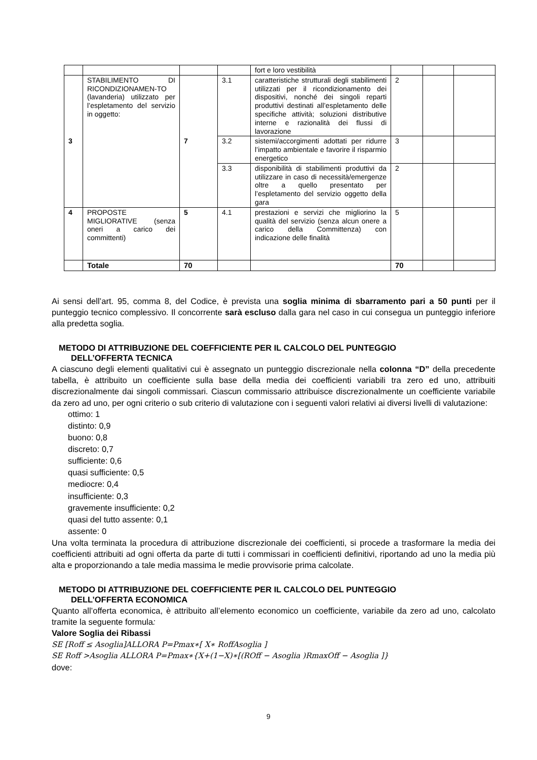| | | | | fort e loro vestibilità | | | |
| 3 | STABILIMENTO DI RICONDIZIONAMEN-TO (lavanderia) utilizzato per l’espletamento del servizio in oggetto: | 7 | 3.1 | caratteristiche strutturali degli stabilimenti utilizzati per il ricondizionamento dei dispositivi, nonché dei singoli reparti produttivi destinati all’espletamento delle specifiche attività; soluzioni distributive interne e razionalità dei flussi di lavorazione | 2 | | |
| | | | 3.2 | sistemi/accorgimenti adottati per ridurre l’impatto ambientale e favorire il risparmio energetico | 3 | | |
| | | | 3.3 | disponibilità di stabilimenti produttivi da utilizzare in caso di necessità/emergenze oltre a quello presentato per l’espletamento del servizio oggetto della gara | 2 | | |
| 4 | PROPOSTE MIGLIORATIVE (senza oneri a carico dei committenti) | 5 | 4.1 | prestazioni e servizi che migliorino la qualità del servizio (senza alcun onere a carico della Committenza) con indicazione delle finalità | 5 | | |
| | Totale | 70 | | | 70 | | |
Ai sensi dell’art. 95, comma 8, del Codice, è prevista una soglia minima di sbarramento pari a 50 punti per il punteggio tecnico complessivo. Il concorrente sarà escluso dalla gara nel caso in cui consegua un punteggio inferiore alla predetta soglia.
METODO DI ATTRIBUZIONE DEL COEFFICIENTE PER IL CALCOLO DEL PUNTEGGIO
DELL’OFFERTA TECNICA
A ciascuno degli elementi qualitativi cui è assegnato un punteggio discrezionale nella colonna “D” della precedente tabella, è attribuito un coefficiente sulla base della media dei coefficienti variabili tra zero ed uno, attribuiti discrezionalmente dai singoli commissari. Ciascun commissario attribuisce discrezionalmente un coefficiente variabile da zero ad uno, per ogni criterio o sub criterio di valutazione con i seguenti valori relativi ai diversi livelli di valutazione:
ottimo: 1
distinto: 0,9
buono: 0,8
discreto: 0,7
sufficiente: 0,6
quasi sufficiente: 0,5
mediocre: 0,4
insufficiente: 0,3
gravemente insufficiente: 0,2
quasi del tutto assente: 0,1
assente: 0
Una volta terminata la procedura di attribuzione discrezionale dei coefficienti, si procede a trasformare la media dei coefficienti attribuiti ad ogni offerta da parte di tutti i commissari in coefficienti definitivi, riportando ad uno la media più alta e proporzionando a tale media massima le medie provvisorie prima calcolate.
METODO DI ATTRIBUZIONE DEL COEFFICIENTE PER IL CALCOLO DEL PUNTEGGIO
DELL’OFFERTA ECONOMICA
Quanto all’offerta economica, è attribuito all’elemento economico un coefficiente, variabile da zero ad uno, calcolato tramite la seguente formula:
Valore Soglia dei Ribassi
SE [Roff ≤ Asoglia]ALLORA P=Pmax∗[ X∗ RoffAsoglia ]
SE Roff >Asoglia ALLORA P=Pmax∗{X+(1−X)∗[(ROff − Asoglia )RmaxOff − Asoglia ]}
dove:
9